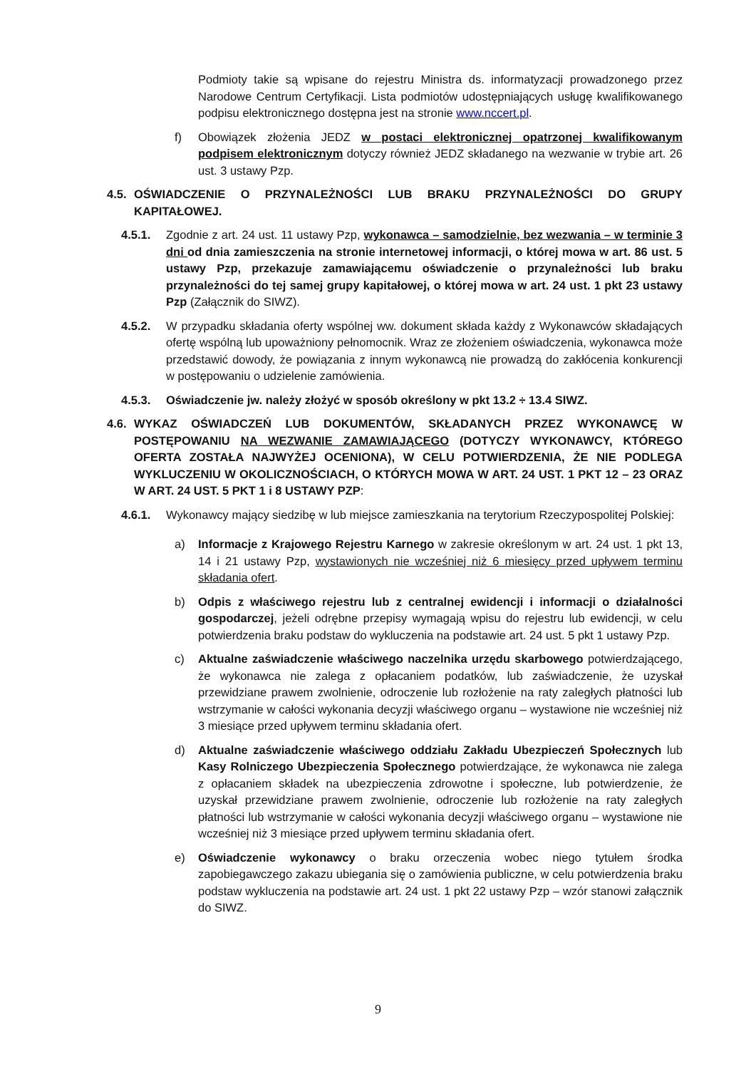Podmioty takie są wpisane do rejestru Ministra ds. informatyzacji prowadzonego przez Narodowe Centrum Certyfikacji. Lista podmiotów udostępniających usługę kwalifikowanego podpisu elektronicznego dostępna jest na stronie www.nccert.pl.
f) Obowiązek złożenia JEDZ w postaci elektronicznej opatrzonej kwalifikowanym podpisem elektronicznym dotyczy również JEDZ składanego na wezwanie w trybie art. 26 ust. 3 ustawy Pzp.
4.5. OŚWIADCZENIE O PRZYNALEŻNOŚCI LUB BRAKU PRZYNALEŻNOŚCI DO GRUPY KAPITAŁOWEJ.
4.5.1. Zgodnie z art. 24 ust. 11 ustawy Pzp, wykonawca – samodzielnie, bez wezwania – w terminie 3 dni od dnia zamieszczenia na stronie internetowej informacji, o której mowa w art. 86 ust. 5 ustawy Pzp, przekazuje zamawiającemu oświadczenie o przynależności lub braku przynależności do tej samej grupy kapitałowej, o której mowa w art. 24 ust. 1 pkt 23 ustawy Pzp (Załącznik do SIWZ).
4.5.2. W przypadku składania oferty wspólnej ww. dokument składa każdy z Wykonawców składających ofertę wspólną lub upoważniony pełnomocnik. Wraz ze złożeniem oświadczenia, wykonawca może przedstawić dowody, że powiązania z innym wykonawcą nie prowadzą do zakłócenia konkurencji w postępowaniu o udzielenie zamówienia.
4.5.3. Oświadczenie jw. należy złożyć w sposób określony w pkt 13.2 ÷ 13.4 SIWZ.
4.6. WYKAZ OŚWIADCZEŃ LUB DOKUMENTÓW, SKŁADANYCH PRZEZ WYKONAWCĘ W POSTĘPOWANIU NA WEZWANIE ZAMAWIAJĄCEGO (DOTYCZY WYKONAWCY, KTÓREGO OFERTA ZOSTAŁA NAJWYŻEJ OCENIONA), W CELU POTWIERDZENIA, ŻE NIE PODLEGA WYKLUCZENIU W OKOLICZNOŚCIACH, O KTÓRYCH MOWA W ART. 24 UST. 1 PKT 12 – 23 ORAZ W ART. 24 UST. 5 PKT 1 i 8 USTAWY PZP:
4.6.1. Wykonawcy mający siedzibę w lub miejsce zamieszkania na terytorium Rzeczypospolitej Polskiej:
a) Informacje z Krajowego Rejestru Karnego w zakresie określonym w art. 24 ust. 1 pkt 13, 14 i 21 ustawy Pzp, wystawionych nie wcześniej niż 6 miesięcy przed upływem terminu składania ofert.
b) Odpis z właściwego rejestru lub z centralnej ewidencji i informacji o działalności gospodarczej, jeżeli odrębne przepisy wymagają wpisu do rejestru lub ewidencji, w celu potwierdzenia braku podstaw do wykluczenia na podstawie art. 24 ust. 5 pkt 1 ustawy Pzp.
c) Aktualne zaświadczenie właściwego naczelnika urzędu skarbowego potwierdzającego, że wykonawca nie zalega z opłacaniem podatków, lub zaświadczenie, że uzyskał przewidziane prawem zwolnienie, odroczenie lub rozłożenie na raty zaległych płatności lub wstrzymanie w całości wykonania decyzji właściwego organu – wystawione nie wcześniej niż 3 miesiące przed upływem terminu składania ofert.
d) Aktualne zaświadczenie właściwego oddziału Zakładu Ubezpieczeń Społecznych lub Kasy Rolniczego Ubezpieczenia Społecznego potwierdzające, że wykonawca nie zalega z opłacaniem składek na ubezpieczenia zdrowotne i społeczne, lub potwierdzenie, że uzyskał przewidziane prawem zwolnienie, odroczenie lub rozłożenie na raty zaległych płatności lub wstrzymanie w całości wykonania decyzji właściwego organu – wystawione nie wcześniej niż 3 miesiące przed upływem terminu składania ofert.
e) Oświadczenie wykonawcy o braku orzeczenia wobec niego tytułem środka zapobiegawczego zakazu ubiegania się o zamówienia publiczne, w celu potwierdzenia braku podstaw wykluczenia na podstawie art. 24 ust. 1 pkt 22 ustawy Pzp – wzór stanowi załącznik do SIWZ.
9